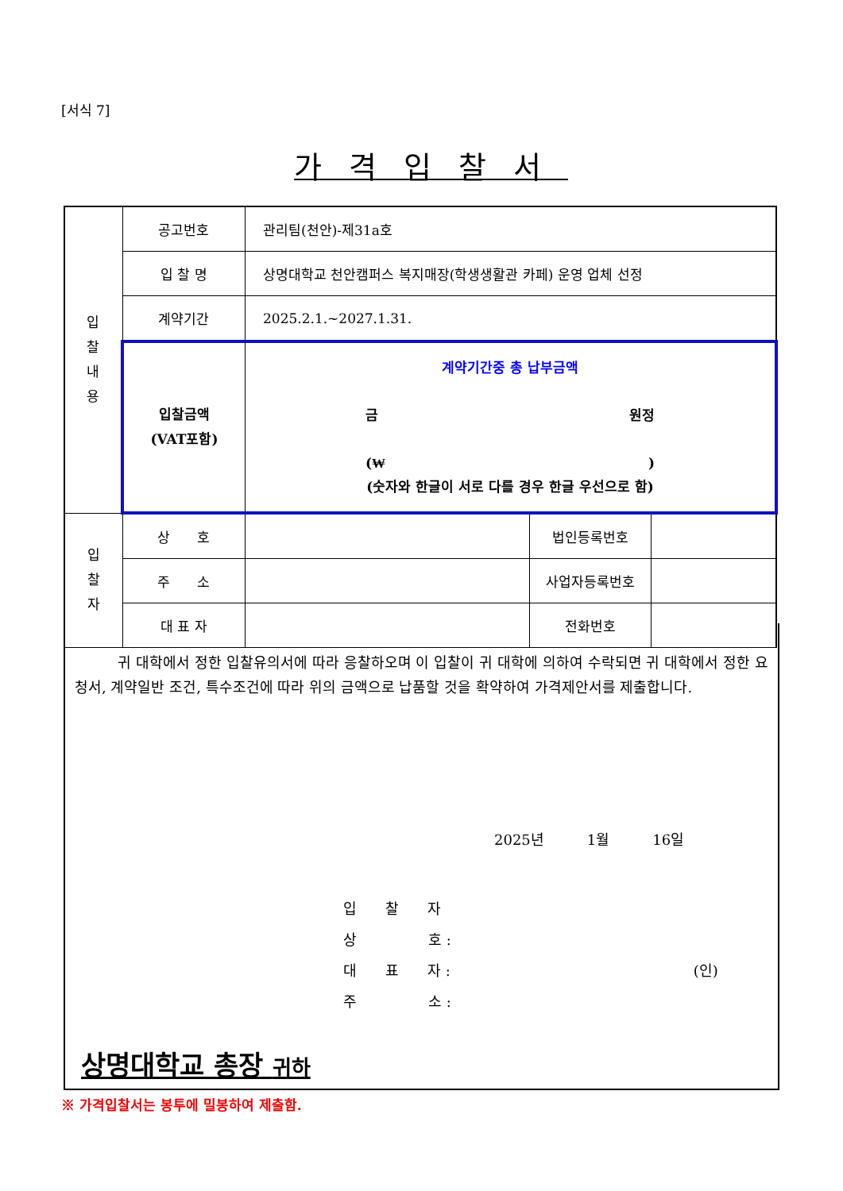[서식 7]
가격입찰서
| 입 찰 내 용 | 공고번호 | 관리팀(천안)-제31a호 | | |
| | 입 찰 명 | 상명대학교 천안캠퍼스 복지매장(학생생활관 카페) 운영 업체 선정 | | |
| | 계약기간 | 2025.2.1.~2027.1.31. | | |
| | 입찰금액 (VAT포함) | 계약기간중 총 납부금액 금 원정 (₩ ) (숫자와 한글이 서로 다를 경우 한글 우선으로 함) | | |
| 입 찰 자 | 상 호 | | 법인등록번호 | |
| | 주 소 | | 사업자등록번호 | |
| | 대 표 자 | | 전화번호 | |
　　　귀 대학에서 정한 입찰유의서에 따라 응찰하오며 이 입찰이 귀 대학에 의하여 수락되면 귀 대학에서 정한 요청서, 계약일반 조건, 특수조건에 따라 위의 금액으로 납품할 것을 확약하여 가격제안서를 제출합니다.
2025년　　　1월　　　16일
입　　찰　　자
상　　　　　호 :
대　　표　　자 :　　　　　　　　　　　　　　　　　(인)
주　　　　　소 :
상명대학교 총장 귀하
※ 가격입찰서는 봉투에 밀봉하여 제출함.